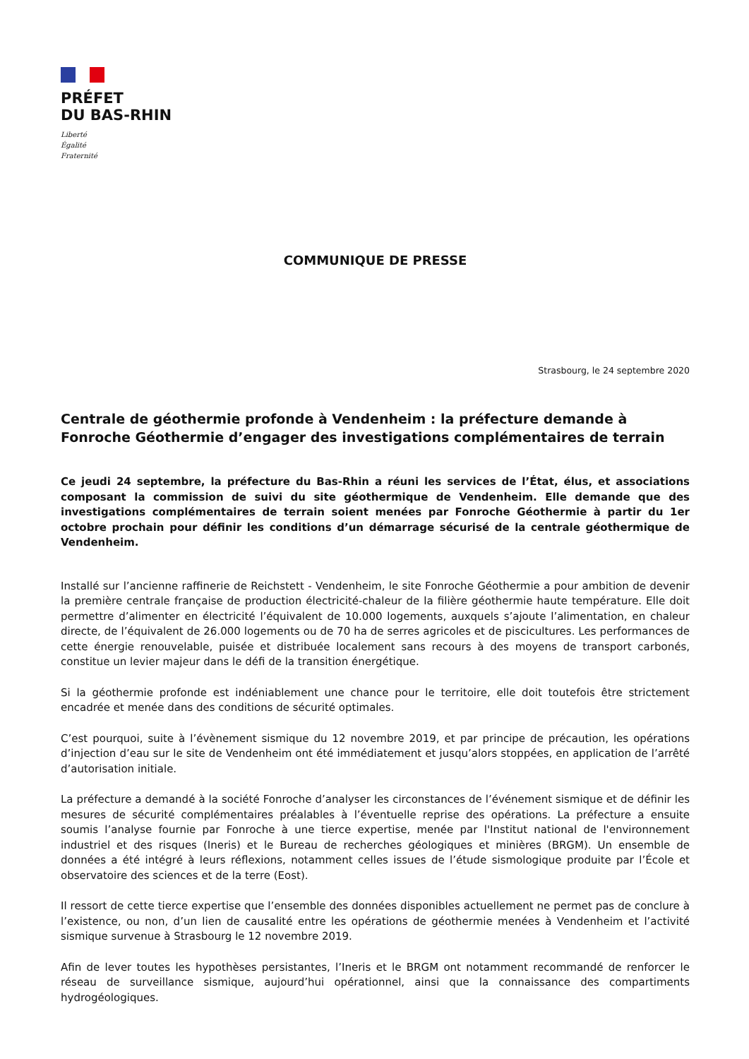PRÉFET
DU BAS-RHIN
Liberté
Égalité
Fraternité
COMMUNIQUE DE PRESSE
Strasbourg, le 24 septembre 2020
Centrale de géothermie profonde à Vendenheim : la préfecture demande à Fonroche Géothermie d’engager des investigations complémentaires de terrain
Ce jeudi 24 septembre, la préfecture du Bas-Rhin a réuni les services de l’État, élus, et associations composant la commission de suivi du site géothermique de Vendenheim. Elle demande que des investigations complémentaires de terrain soient menées par Fonroche Géothermie à partir du 1er octobre prochain pour définir les conditions d’un démarrage sécurisé de la centrale géothermique de Vendenheim.
Installé sur l’ancienne raffinerie de Reichstett - Vendenheim, le site Fonroche Géothermie a pour ambition de devenir la première centrale française de production électricité-chaleur de la filière géothermie haute température. Elle doit permettre d’alimenter en électricité l’équivalent de 10.000 logements, auxquels s’ajoute l’alimentation, en chaleur directe, de l’équivalent de 26.000 logements ou de 70 ha de serres agricoles et de piscicultures. Les performances de cette énergie renouvelable, puisée et distribuée localement sans recours à des moyens de transport carbonés, constitue un levier majeur dans le défi de la transition énergétique.
Si la géothermie profonde est indéniablement une chance pour le territoire, elle doit toutefois être strictement encadrée et menée dans des conditions de sécurité optimales.
C’est pourquoi, suite à l’évènement sismique du 12 novembre 2019, et par principe de précaution, les opérations d’injection d’eau sur le site de Vendenheim ont été immédiatement et jusqu’alors stoppées, en application de l’arrêté d’autorisation initiale.
La préfecture a demandé à la société Fonroche d’analyser les circonstances de l’événement sismique et de définir les mesures de sécurité complémentaires préalables à l’éventuelle reprise des opérations. La préfecture a ensuite soumis l’analyse fournie par Fonroche à une tierce expertise, menée par l'Institut national de l'environnement industriel et des risques (Ineris) et le Bureau de recherches géologiques et minières (BRGM). Un ensemble de données a été intégré à leurs réflexions, notamment celles issues de l’étude sismologique produite par l’École et observatoire des sciences et de la terre (Eost).
Il ressort de cette tierce expertise que l’ensemble des données disponibles actuellement ne permet pas de conclure à l’existence, ou non, d’un lien de causalité entre les opérations de géothermie menées à Vendenheim et l’activité sismique survenue à Strasbourg le 12 novembre 2019.
Afin de lever toutes les hypothèses persistantes, l’Ineris et le BRGM ont notamment recommandé de renforcer le réseau de surveillance sismique, aujourd’hui opérationnel, ainsi que la connaissance des compartiments hydrogéologiques.